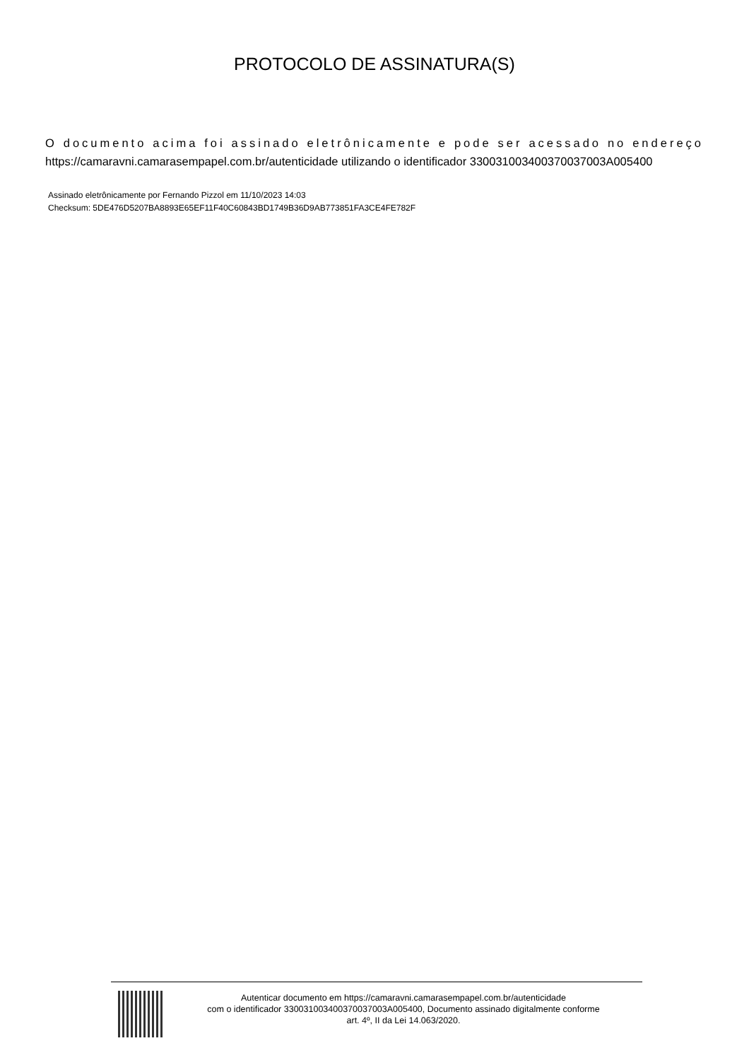PROTOCOLO DE ASSINATURA(S)
O documento acima foi assinado eletrônicamente e pode ser acessado no endereço https://camaravni.camarasempapel.com.br/autenticidade utilizando o identificador 330031003400370037003A005400
Assinado eletrônicamente por Fernando Pizzol em 11/10/2023 14:03
Checksum: 5DE476D5207BA8893E65EF11F40C60843BD1749B36D9AB773851FA3CE4FE782F
Autenticar documento em https://camaravni.camarasempapel.com.br/autenticidade
com o identificador 330031003400370037003A005400, Documento assinado digitalmente conforme
art. 4º, II da Lei 14.063/2020.